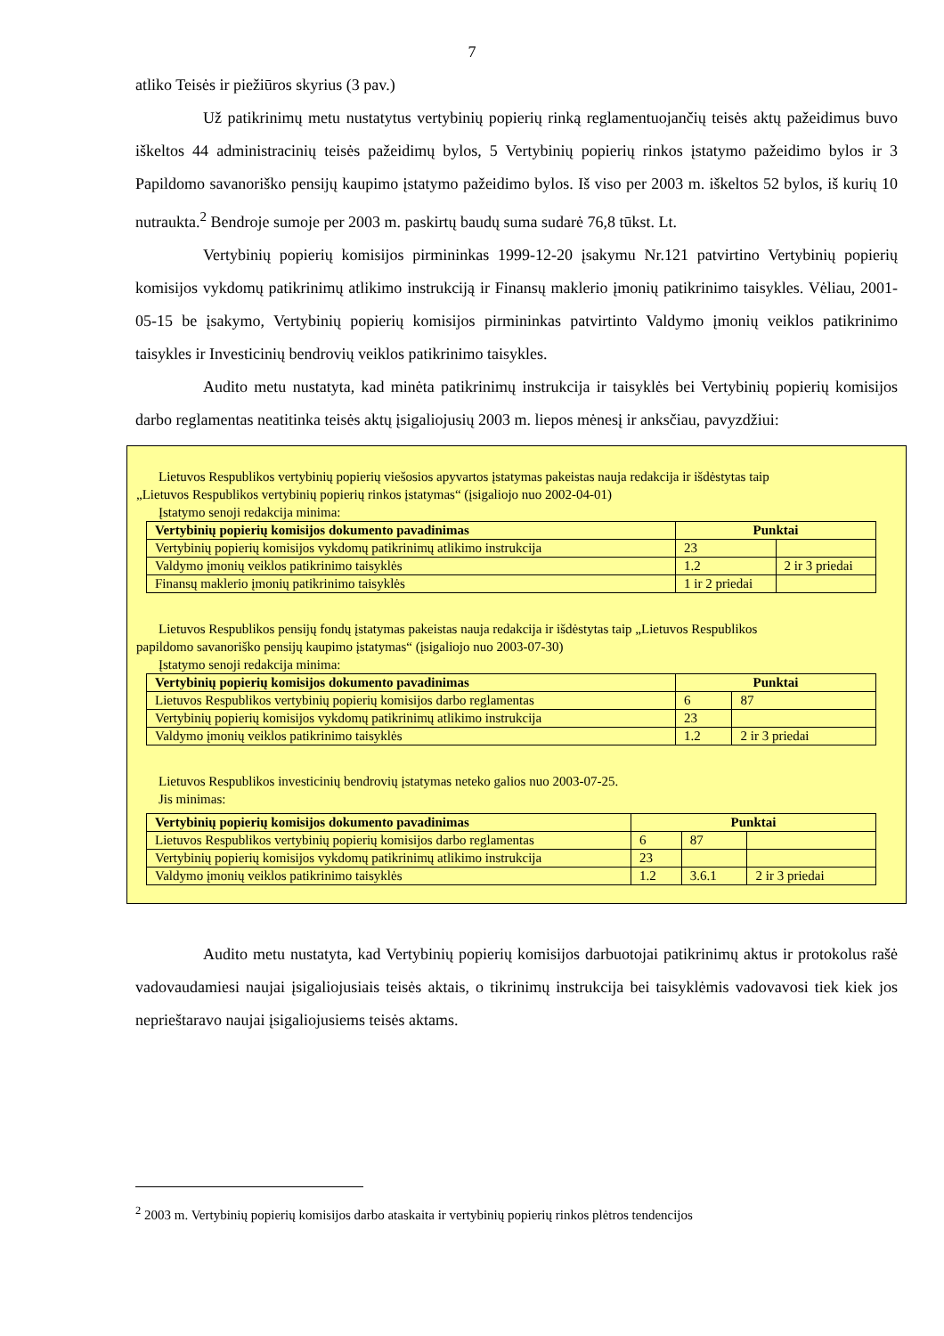7
atliko Teisės ir piežiūros skyrius (3 pav.)
Už patikrinimų metu nustatytus vertybinių popierių rinką reglamentuojančių teisės aktų pažeidimus buvo iškeltos 44 administracinių teisės pažeidimų bylos, 5 Vertybinių popierių rinkos įstatymo pažeidimo bylos ir 3 Papildomo savanoriško pensijų kaupimo įstatymo pažeidimo bylos. Iš viso per 2003 m. iškeltos 52 bylos, iš kurių 10 nutraukta.<sup>2</sup> Bendroje sumoje per 2003 m. paskirtų baudų suma sudarė 76,8 tūkst. Lt.
Vertybinių popierių komisijos pirmininkas 1999-12-20 įsakymu Nr.121 patvirtino Vertybinių popierių komisijos vykdomų patikrinimų atlikimo instrukciją ir Finansų maklerio įmonių patikrinimo taisykles. Vėliau, 2001-05-15 be įsakymo, Vertybinių popierių komisijos pirmininkas patvirtinto Valdymo įmonių veiklos patikrinimo taisykles ir Investicinių bendrovių veiklos patikrinimo taisykles.
Audito metu nustatyta, kad minėta patikrinimų instrukcija ir taisyklės bei Vertybinių popierių komisijos darbo reglamentas neatitinka teisės aktų įsigaliojusių 2003 m. liepos mėnesį ir anksčiau, pavyzdžiui:
Lietuvos Respublikos vertybinių popierių viešosios apyvartos įstatymas pakeistas nauja redakcija ir išdėstytas taip
„Lietuvos Respublikos vertybinių popierių rinkos įstatymas“ (įsigaliojo nuo 2002-04-01)
Įstatymo senoji redakcija minima:
| Vertybinių popierių komisijos dokumento pavadinimas | Punktai | |
| --- | --- | --- |
| Vertybinių popierių komisijos vykdomų patikrinimų atlikimo instrukcija | 23 | |
| Valdymo įmonių veiklos patikrinimo taisyklės | 1.2 | 2 ir 3 priedai |
| Finansų maklerio įmonių patikrinimo taisyklės | 1 ir 2 priedai | |
Lietuvos Respublikos pensijų fondų įstatymas pakeistas nauja redakcija ir išdėstytas taip „Lietuvos Respublikos
papildomo savanoriško pensijų kaupimo įstatymas“ (įsigaliojo nuo 2003-07-30)
Įstatymo senoji redakcija minima:
| Vertybinių popierių komisijos dokumento pavadinimas | Punktai | |
| --- | --- | --- |
| Lietuvos Respublikos vertybinių popierių komisijos darbo reglamentas | 6 | 87 |
| Vertybinių popierių komisijos vykdomų patikrinimų atlikimo instrukcija | 23 | |
| Valdymo įmonių veiklos patikrinimo taisyklės | 1.2 | 2 ir 3 priedai |
Lietuvos Respublikos investicinių bendrovių įstatymas neteko galios nuo 2003-07-25.
Jis minimas:
| Vertybinių popierių komisijos dokumento pavadinimas | Punktai | | |
| --- | --- | --- | --- |
| Lietuvos Respublikos vertybinių popierių komisijos darbo reglamentas | 6 | 87 | |
| Vertybinių popierių komisijos vykdomų patikrinimų atlikimo instrukcija | 23 | | |
| Valdymo įmonių veiklos patikrinimo taisyklės | 1.2 | 3.6.1 | 2 ir 3 priedai |
Audito metu nustatyta, kad Vertybinių popierių komisijos darbuotojai patikrinimų aktus ir protokolus rašė vadovaudamiesi naujai įsigaliojusiais teisės aktais, o tikrinimų instrukcija bei taisyklėmis vadovavosi tiek kiek jos neprieštaravo naujai įsigaliojusiems teisės aktams.
<sup>2</sup> 2003 m. Vertybinių popierių komisijos darbo ataskaita ir vertybinių popierių rinkos plėtros tendencijos